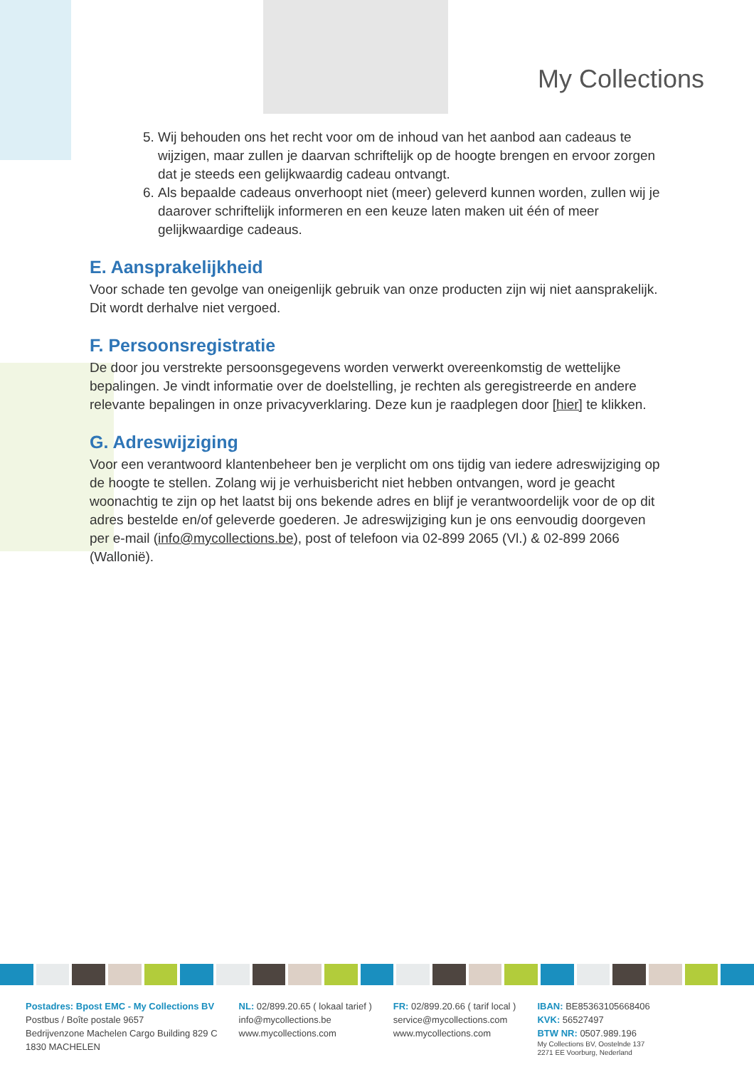My Collections
5. Wij behouden ons het recht voor om de inhoud van het aanbod aan cadeaus te wijzigen, maar zullen je daarvan schriftelijk op de hoogte brengen en ervoor zorgen dat je steeds een gelijkwaardig cadeau ontvangt.
6. Als bepaalde cadeaus onverhoopt niet (meer) geleverd kunnen worden, zullen wij je daarover schriftelijk informeren en een keuze laten maken uit één of meer gelijkwaardige cadeaus.
E. Aansprakelijkheid
Voor schade ten gevolge van oneigenlijk gebruik van onze producten zijn wij niet aansprakelijk. Dit wordt derhalve niet vergoed.
F. Persoonsregistratie
De door jou verstrekte persoonsgegevens worden verwerkt overeenkomstig de wettelijke bepalingen. Je vindt informatie over de doelstelling, je rechten als geregistreerde en andere relevante bepalingen in onze privacyverklaring. Deze kun je raadplegen door [hier] te klikken.
G. Adreswijziging
Voor een verantwoord klantenbeheer ben je verplicht om ons tijdig van iedere adreswijziging op de hoogte te stellen. Zolang wij je verhuisbericht niet hebben ontvangen, word je geacht woonachtig te zijn op het laatst bij ons bekende adres en blijf je verantwoordelijk voor de op dit adres bestelde en/of geleverde goederen. Je adreswijziging kun je ons eenvoudig doorgeven per e-mail (info@mycollections.be), post of telefoon via 02-899 2065 (Vl.) & 02-899 2066 (Wallonië).
Postadres: Bpost EMC - My Collections BV
Postbus / Boîte postale 9657
Bedrijvenzone Machelen Cargo Building 829 C
1830 MACHELEN
NL: 02/899.20.65 ( lokaal tarief )
info@mycollections.be
www.mycollections.com
FR: 02/899.20.66 ( tarif local )
service@mycollections.com
www.mycollections.com
IBAN: BE85363105668406
KVK: 56527497
BTW NR: 0507.989.196
My Collections BV, Oostelnde 137
2271 EE Voorburg, Nederland